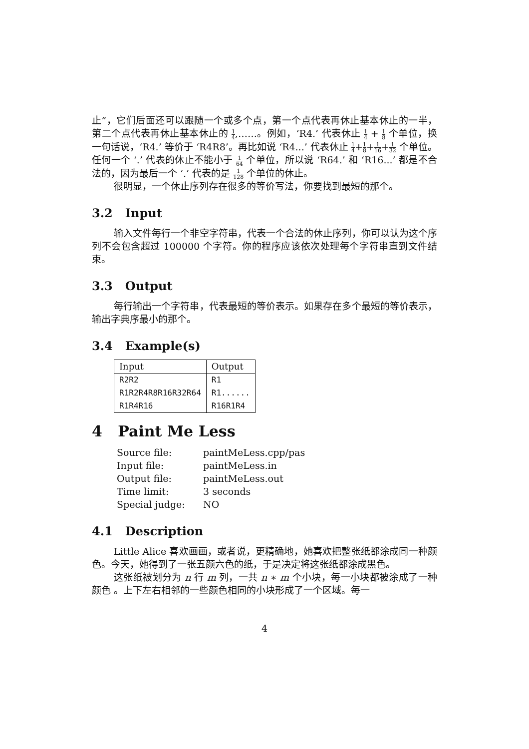止”，它们后面还可以跟随一个或多个点，第一个点代表再休止基本休止的一半，第二个点代表再休止基本休止的 1 4,……。例如，‘R4.’ 代表休止 1 4 + 1 8 个单位，换一句话说，‘R4.’ 等价于 ‘R4R8’。再比如说 ‘R4...’ 代表休止 1 4+1 8+1 16+1 32 个单位。任何一个 ‘.’ 代表的休止不能小于 1 64 个单位，所以说 ‘R64.’ 和 ‘R16...’ 都是不合法的，因为最后一个 ‘.’ 代表的是 1 128 个单位的休止。
很明显，一个休止序列存在很多的等价写法，你要找到最短的那个。
3.2 Input
输入文件每行一个非空字符串，代表一个合法的休止序列，你可以认为这个序列不会包含超过 100000 个字符。你的程序应该依次处理每个字符串直到文件结束。
3.3 Output
每行输出一个字符串，代表最短的等价表示。如果存在多个最短的等价表示，输出字典序最小的那个。
3.4 Example(s)
| Input | Output |
| --- | --- |
| R2R2 | R1 |
| R1R2R4R8R16R32R64 | R1...... |
| R1R4R16 | R16R1R4 |
4 Paint Me Less
| Source file: | paintMeLess.cpp/pas |
| Input file: | paintMeLess.in |
| Output file: | paintMeLess.out |
| Time limit: | 3 seconds |
| Special judge: | NO |
4.1 Description
Little Alice 喜欢画画，或者说，更精确地，她喜欢把整张纸都涂成同一种颜色。今天，她得到了一张五颜六色的纸，于是决定将这张纸都涂成黑色。
这张纸被划分为 n 行 m 列，一共 n ∗ m 个小块，每一小块都被涂成了一种颜色 。上下左右相邻的一些颜色相同的小块形成了一个区域。每一
4